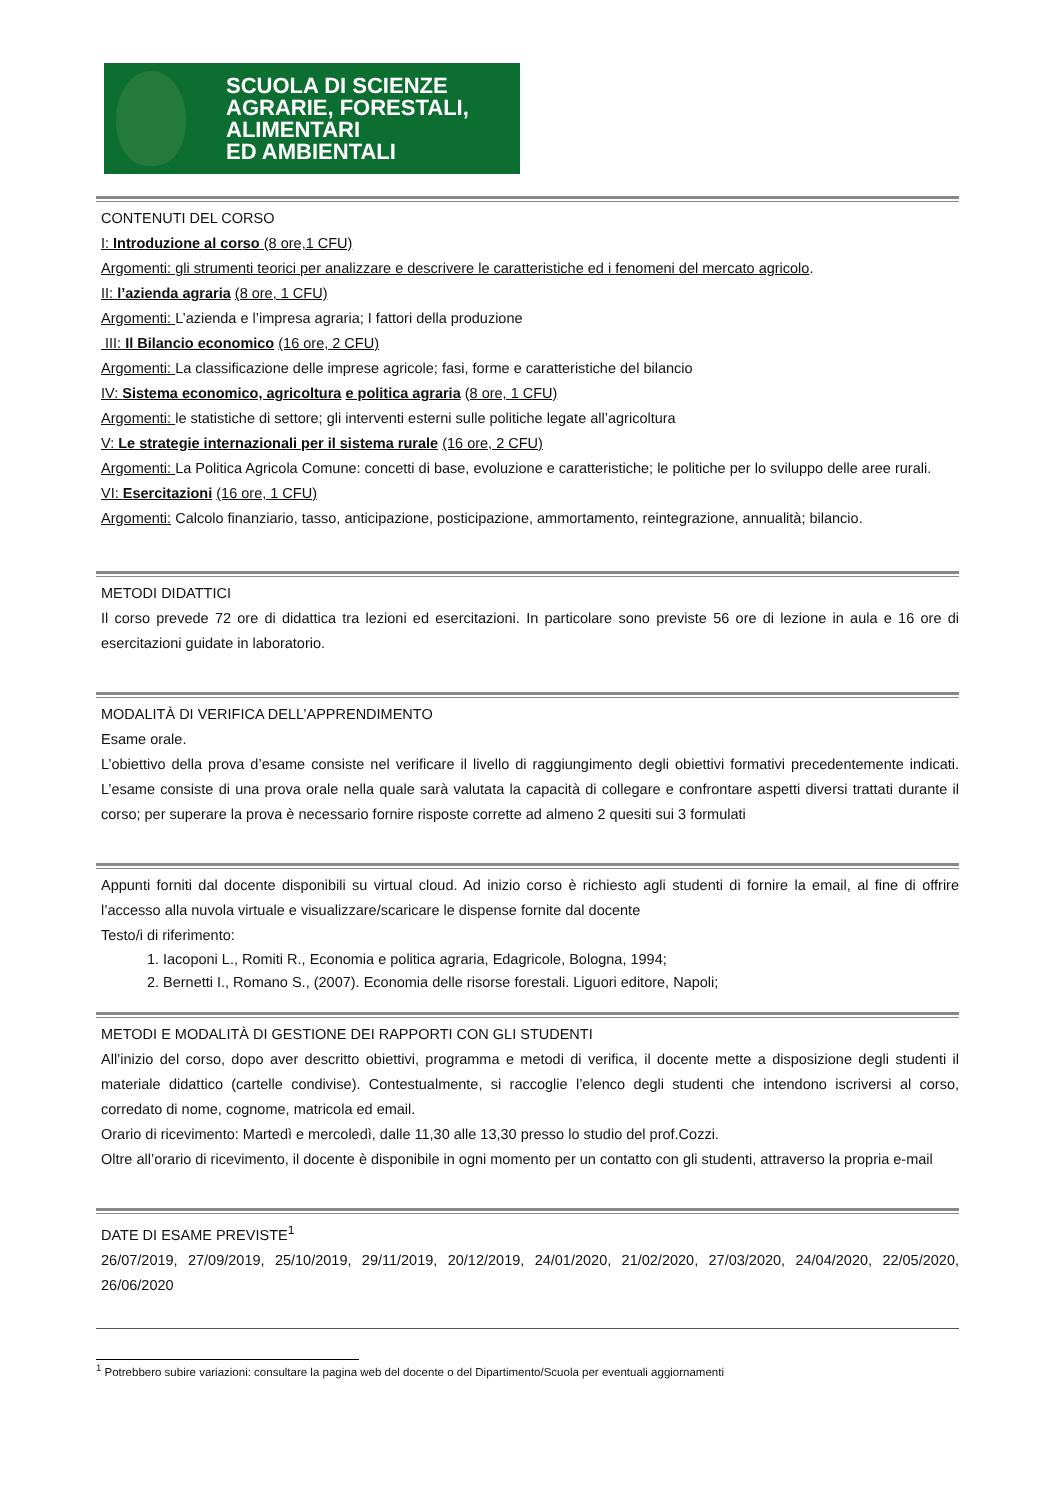SCUOLA DI SCIENZE
AGRARIE, FORESTALI,
ALIMENTARI
ED AMBIENTALI
CONTENUTI DEL CORSO
I: Introduzione al corso (8 ore,1 CFU)
Argomenti: gli strumenti teorici per analizzare e descrivere le caratteristiche ed i fenomeni del mercato agricolo.
II: l’azienda agraria (8 ore, 1 CFU)
Argomenti: L’azienda e l’impresa agraria; I fattori della produzione
III: Il Bilancio economico (16 ore, 2 CFU)
Argomenti: La classificazione delle imprese agricole; fasi, forme e caratteristiche del bilancio
IV: Sistema economico, agricoltura e politica agraria (8 ore, 1 CFU)
Argomenti: le statistiche di settore; gli interventi esterni sulle politiche legate all’agricoltura
V: Le strategie internazionali per il sistema rurale (16 ore, 2 CFU)
Argomenti: La Politica Agricola Comune: concetti di base, evoluzione e caratteristiche; le politiche per lo sviluppo delle aree rurali.
VI: Esercitazioni (16 ore, 1 CFU)
Argomenti: Calcolo finanziario, tasso, anticipazione, posticipazione, ammortamento, reintegrazione, annualità; bilancio.
METODI DIDATTICI
Il corso prevede 72 ore di didattica tra lezioni ed esercitazioni. In particolare sono previste 56 ore di lezione in aula e 16 ore di esercitazioni guidate in laboratorio.
MODALITÀ DI VERIFICA DELL’APPRENDIMENTO
Esame orale.
L’obiettivo della prova d’esame consiste nel verificare il livello di raggiungimento degli obiettivi formativi precedentemente indicati. L’esame consiste di una prova orale nella quale sarà valutata la capacità di collegare e confrontare aspetti diversi trattati durante il corso; per superare la prova è necessario fornire risposte corrette ad almeno 2 quesiti sui 3 formulati
Appunti forniti dal docente disponibili su virtual cloud. Ad inizio corso è richiesto agli studenti di fornire la email, al fine di offrire l’accesso alla nuvola virtuale e visualizzare/scaricare le dispense fornite dal docente
Testo/i di riferimento:
1. Iacoponi L., Romiti R., Economia e politica agraria, Edagricole, Bologna, 1994;
2. Bernetti I., Romano S., (2007). Economia delle risorse forestali. Liguori editore, Napoli;
METODI E MODALITÀ DI GESTIONE DEI RAPPORTI CON GLI STUDENTI
All’inizio del corso, dopo aver descritto obiettivi, programma e metodi di verifica, il docente mette a disposizione degli studenti il materiale didattico (cartelle condivise). Contestualmente, si raccoglie l’elenco degli studenti che intendono iscriversi al corso, corredato di nome, cognome, matricola ed email.
Orario di ricevimento: Martedì e mercoledì, dalle 11,30 alle 13,30 presso lo studio del prof.Cozzi.
Oltre all’orario di ricevimento, il docente è disponibile in ogni momento per un contatto con gli studenti, attraverso la propria e-mail
DATE DI ESAME PREVISTE<sup>1</sup>
26/07/2019, 27/09/2019, 25/10/2019, 29/11/2019, 20/12/2019, 24/01/2020, 21/02/2020, 27/03/2020, 24/04/2020, 22/05/2020, 26/06/2020
<sup>1</sup> Potrebbero subire variazioni: consultare la pagina web del docente o del Dipartimento/Scuola per eventuali aggiornamenti